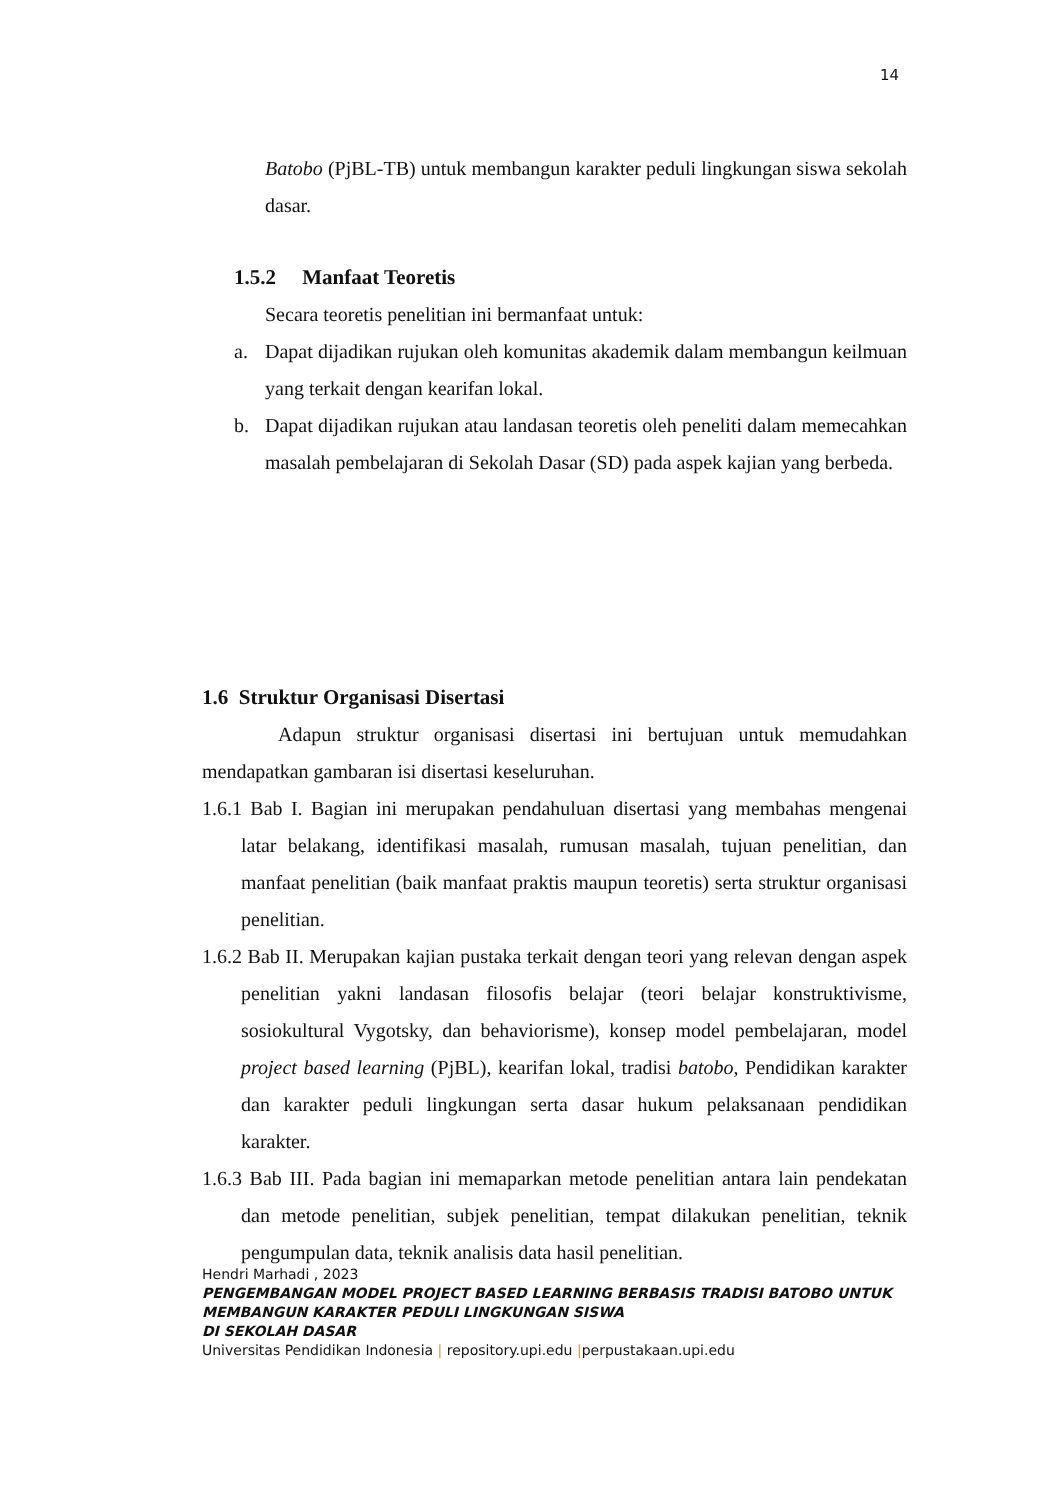14
Batobo (PjBL-TB) untuk membangun karakter peduli lingkungan siswa sekolah dasar.
1.5.2 Manfaat Teoretis
Secara teoretis penelitian ini bermanfaat untuk:
a. Dapat dijadikan rujukan oleh komunitas akademik dalam membangun keilmuan yang terkait dengan kearifan lokal.
b. Dapat dijadikan rujukan atau landasan teoretis oleh peneliti dalam memecahkan masalah pembelajaran di Sekolah Dasar (SD) pada aspek kajian yang berbeda.
1.6 Struktur Organisasi Disertasi
Adapun struktur organisasi disertasi ini bertujuan untuk memudahkan mendapatkan gambaran isi disertasi keseluruhan.
1.6.1 Bab I. Bagian ini merupakan pendahuluan disertasi yang membahas mengenai latar belakang, identifikasi masalah, rumusan masalah, tujuan penelitian, dan manfaat penelitian (baik manfaat praktis maupun teoretis) serta struktur organisasi penelitian.
1.6.2 Bab II. Merupakan kajian pustaka terkait dengan teori yang relevan dengan aspek penelitian yakni landasan filosofis belajar (teori belajar konstruktivisme, sosiokultural Vygotsky, dan behaviorisme), konsep model pembelajaran, model project based learning (PjBL), kearifan lokal, tradisi batobo, Pendidikan karakter dan karakter peduli lingkungan serta dasar hukum pelaksanaan pendidikan karakter.
1.6.3 Bab III. Pada bagian ini memaparkan metode penelitian antara lain pendekatan dan metode penelitian, subjek penelitian, tempat dilakukan penelitian, teknik pengumpulan data, teknik analisis data hasil penelitian.
Hendri Marhadi , 2023
PENGEMBANGAN MODEL PROJECT BASED LEARNING BERBASIS TRADISI BATOBO UNTUK
MEMBANGUN KARAKTER PEDULI LINGKUNGAN SISWA
DI SEKOLAH DASAR
Universitas Pendidikan Indonesia | repository.upi.edu |perpustakaan.upi.edu